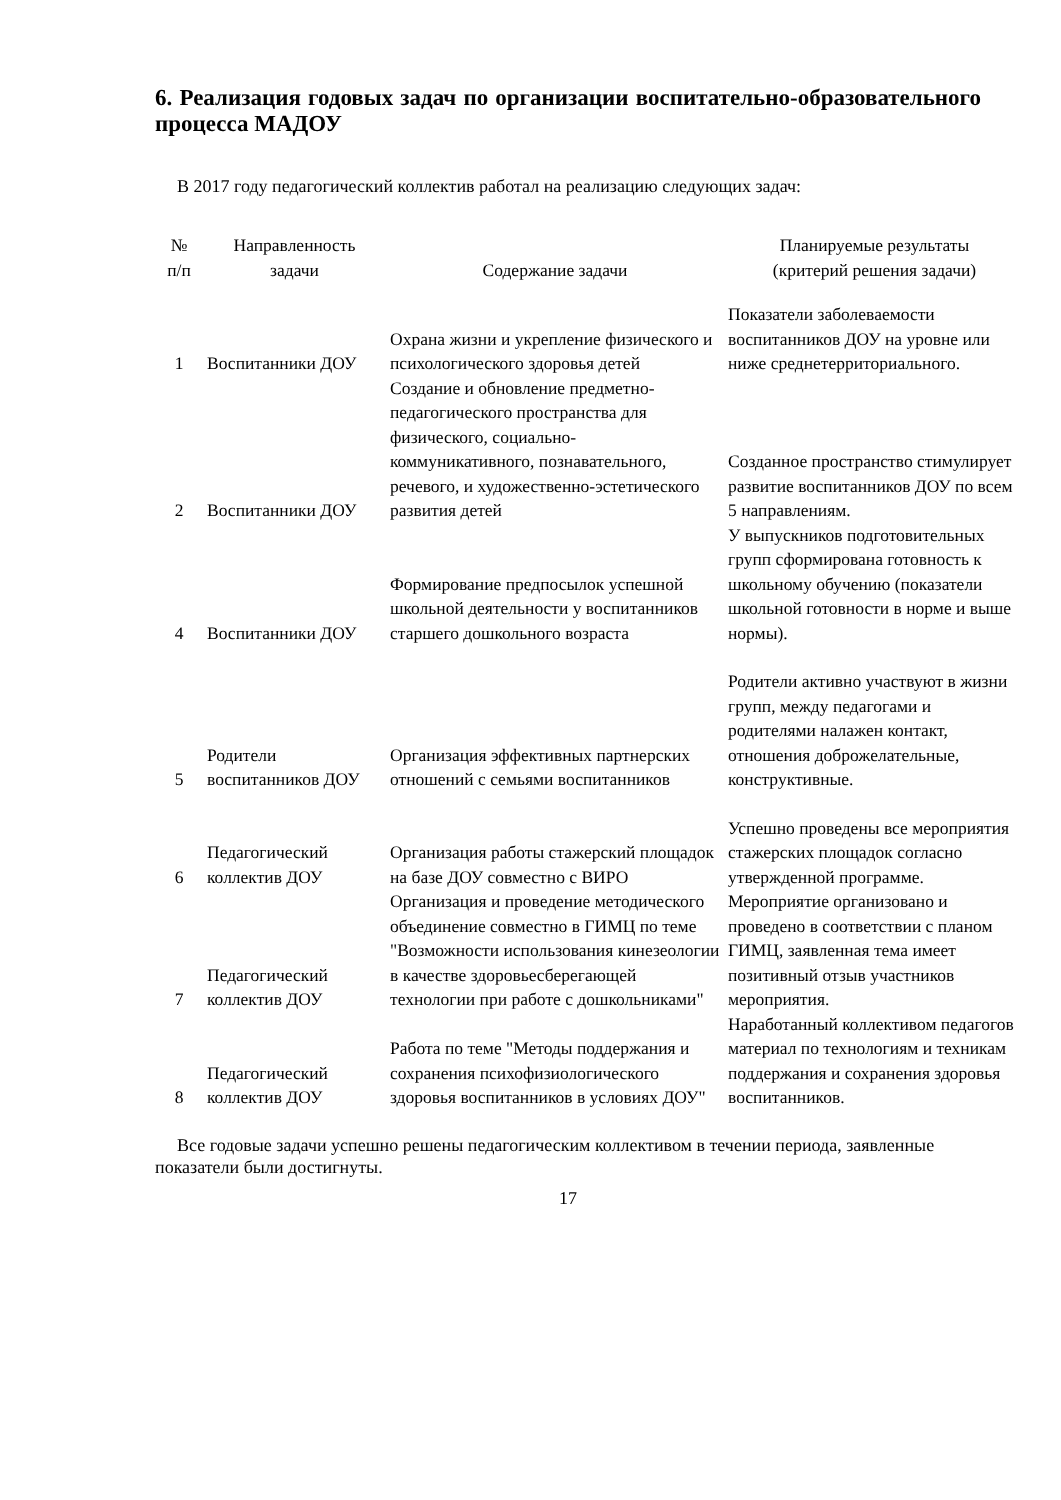6. Реализация годовых задач по организации воспитательно-образовательного процесса МАДОУ
В 2017 году педагогический коллектив работал на реализацию следующих задач:
| № п/п | Направленность задачи | Содержание задачи | Планируемые результаты (критерий решения задачи) |
| --- | --- | --- | --- |
| 1 | Воспитанники ДОУ | Охрана жизни и укрепление физического и психологического здоровья детей | Показатели заболеваемости воспитанников ДОУ на уровне или ниже среднетерриториального. |
| 2 | Воспитанники ДОУ | Создание и обновление предметно-педагогического пространства для физического, социально-коммуникативного, познавательного, речевого, и художественно-эстетического развития детей | Созданное пространство стимулирует развитие воспитанников ДОУ по всем 5 направлениям. |
| 4 | Воспитанники ДОУ | Формирование предпосылок успешной школьной деятельности у воспитанников старшего дошкольного возраста | У выпускников подготовительных групп сформирована готовность к школьному обучению (показатели школьной готовности в норме и выше нормы). |
| 5 | Родители воспитанников ДОУ | Организация эффективных партнерских отношений с семьями воспитанников | Родители активно участвуют в жизни групп, между педагогами и родителями налажен контакт, отношения доброжелательные, конструктивные. |
| 6 | Педагогический коллектив ДОУ | Организация работы стажерский площадок на базе ДОУ совместно с ВИРО | Успешно проведены все мероприятия стажерских площадок согласно утвержденной программе. |
| 7 | Педагогический коллектив ДОУ | Организация и проведение методического объединение совместно в ГИМЦ по теме "Возможности использования кинезеологии в качестве здоровьесберегающей технологии при работе с дошкольниками" | Мероприятие организовано и проведено в соответствии с планом ГИМЦ, заявленная тема имеет позитивный отзыв участников мероприятия. |
| 8 | Педагогический коллектив ДОУ | Работа по теме "Методы поддержания и сохранения психофизиологического здоровья воспитанников в условиях ДОУ" | Наработанный коллективом педагогов материал по технологиям и техникам поддержания и сохранения здоровья воспитанников. |
Все годовые задачи успешно решены педагогическим коллективом в течении периода, заявленные показатели были достигнуты.
17